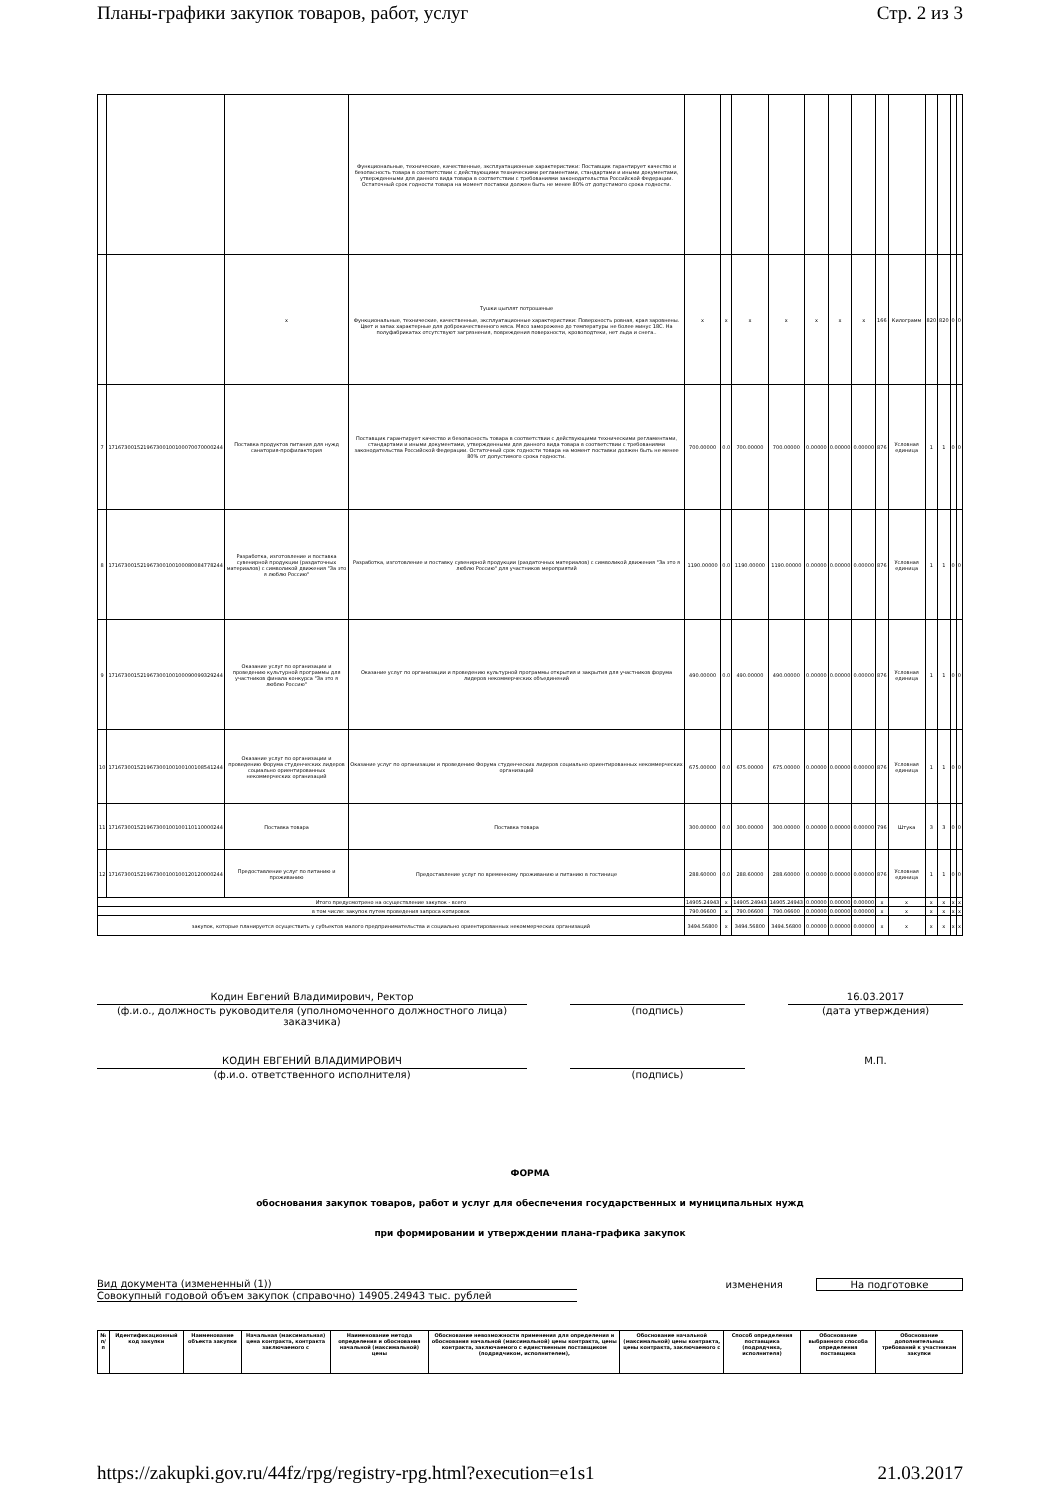Планы-графики закупок товаров, работ, услуг Стр. 2 из 3
| | | | Функциональные, технические, качественные, эксплуатационные характеристики: Поставщик гарантирует качество и безопасность товара в соответствии с действующими техническими регламентами, стандартами и иными документами, утвержденными для данного вида товара в соответствии с требованиями законодательства Российской Федерации. Остаточный срок годности товара на момент поставки должен быть не менее 80% от допустимого срока годности. | | | | | | | | | | | | | |
| | | x | Тушки цыплят потрошеные Функциональные, технические, качественные, эксплуатационные характеристики: Поверхность ровная, края заровнены. Цвет и запах характерные для доброкачественного мяса. Мясо заморожено до температуры не более минус 18С. На полуфабрикатах отсутствуют загрязнения, повреждения поверхности, кровоподтеки, нет льда и снега.. | x | x | x | x | x | x | x | 166 | Килограмм | 820 | 820 | 0 | 0 |
| 7 | 171673001521967300100100070070000244 | Поставка продуктов питания для нужд санатория-профилактория | Поставщик гарантирует качество и безопасность товара в соответствии с действующими техническими регламентами, стандартами и иными документами, утвержденными для данного вида товара в соответствии с требованиями законодательства Российской Федерации. Остаточный срок годности товара на момент поставки должен быть не менее 80% от допустимого срока годности. | 700.00000 | 0.0 | 700.00000 | 700.00000 | 0.00000 | 0.00000 | 0.00000 | 876 | Условная единица | 1 | 1 | 0 | 0 |
| 8 | 171673001521967300100100080084778244 | Разработка, изготовление и поставка сувенирной продукции (раздаточных материалов) с символикой движения "За это я люблю Россию" | Разработка, изготовление и поставку сувенирной продукции (раздаточных материалов) с символикой движения "За это я люблю Россию" для участников мероприятий | 1190.00000 | 0.0 | 1190.00000 | 1190.00000 | 0.00000 | 0.00000 | 0.00000 | 876 | Условная единица | 1 | 1 | 0 | 0 |
| 9 | 171673001521967300100100090099329244 | Оказание услуг по организации и проведению культурной программы для участников финала конкурса "За это я люблю Россию" | Оказание услуг по организации и проведению культурной программы открытия и закрытия для участников форума лидеров некоммерческих объединений | 490.00000 | 0.0 | 490.00000 | 490.00000 | 0.00000 | 0.00000 | 0.00000 | 876 | Условная единица | 1 | 1 | 0 | 0 |
| 10 | 171673001521967300100100100108541244 | Оказание услуг по организации и проведению Форума студенческих лидеров социально ориентированных некоммерческих организаций | Оказание услуг по организации и проведению Форума студенческих лидеров социально ориентированных некоммерческих организаций | 675.00000 | 0.0 | 675.00000 | 675.00000 | 0.00000 | 0.00000 | 0.00000 | 876 | Условная единица | 1 | 1 | 0 | 0 |
| 11 | 171673001521967300100100110110000244 | Поставка товара | Поставка товара | 300.00000 | 0.0 | 300.00000 | 300.00000 | 0.00000 | 0.00000 | 0.00000 | 796 | Штука | 3 | 3 | 0 | 0 |
| 12 | 171673001521967300100100120120000244 | Предоставление услуг по питанию и проживанию | Предоставление услуг по временному проживанию и питанию в гостинице | 288.60000 | 0.0 | 288.60000 | 288.60000 | 0.00000 | 0.00000 | 0.00000 | 876 | Условная единица | 1 | 1 | 0 | 0 |
| Итого предусмотрено на осуществление закупок - всего | | | | 14905.24943 | x | 14905.24943 | 14905.24943 | 0.00000 | 0.00000 | 0.00000 | x | x | x | x | x | x |
| в том числе: закупок путем проведения запроса котировок | | | | 790.06600 | x | 790.06600 | 790.06600 | 0.00000 | 0.00000 | 0.00000 | x | x | x | x | x | x |
| закупок, которые планируется осуществить у субъектов малого предпринимательства и социально ориентированных некоммерческих организаций | | | | 3494.56800 | x | 3494.56800 | 3494.56800 | 0.00000 | 0.00000 | 0.00000 | x | x | x | x | x | x |
Кодин Евгений Владимирович, Ректор
(ф.и.о., должность руководителя (уполномоченного должностного лица) заказчика)
(подпись)
16.03.2017
(дата утверждения)
КОДИН ЕВГЕНИЙ ВЛАДИМИРОВИЧ
(ф.и.о. ответственного исполнителя)
(подпись) М.П.
ФОРМА
обоснования закупок товаров, работ и услуг для обеспечения государственных и муниципальных нужд
при формировании и утверждении плана-графика закупок
Вид документа (измененный (1))
Совокупный годовой объем закупок (справочно) 14905.24943 тыс. рублей
изменения На подготовке
| № п/п | Идентификационный код закупки | Наименование объекта закупки | Начальная (максимальная) цена контракта, контракта заключаемого с | Наименование метода определения и обоснования начальной (максимальной) цены | Обоснование невозможности применения для определения и обоснования начальной (максимальной) цены контракта, цены контракта, заключаемого с единственным поставщиком (подрядчиком, исполнителем), | Обоснование начальной (максимальной) цены контракта, цены контракта, заключаемого с | Способ определения поставщика (подрядчика, исполнителя) | Обоснование выбранного способа определения поставщика | Обоснование дополнительных требований к участникам закупки |
https://zakupki.gov.ru/44fz/rpg/registry-rpg.html?execution=e1s1 21.03.2017